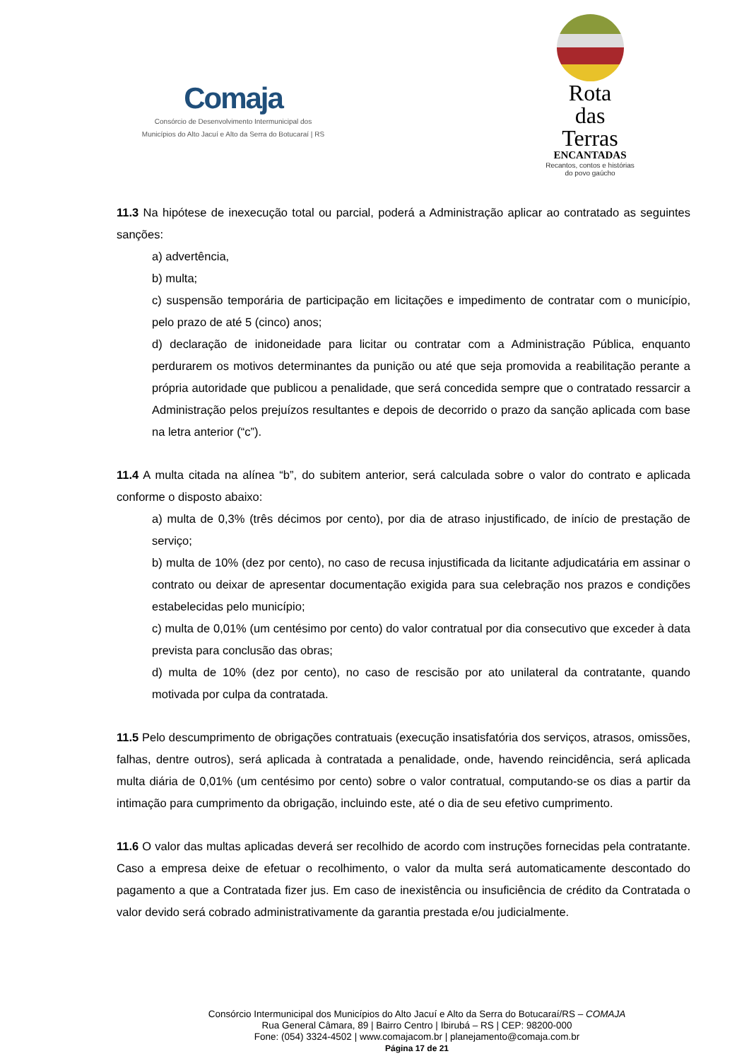Comaja
Consórcio de Desenvolvimento Intermunicipal dos
Municípios do Alto Jacuí e Alto da Serra do Botucaraí | RS
Rota
das
Terras
ENCANTADAS
Recantos, contos e histórias
do povo gaúcho
11.3 Na hipótese de inexecução total ou parcial, poderá a Administração aplicar ao contratado as seguintes sanções:
a) advertência,
b) multa;
c) suspensão temporária de participação em licitações e impedimento de contratar com o município, pelo prazo de até 5 (cinco) anos;
d) declaração de inidoneidade para licitar ou contratar com a Administração Pública, enquanto perdurarem os motivos determinantes da punição ou até que seja promovida a reabilitação perante a própria autoridade que publicou a penalidade, que será concedida sempre que o contratado ressarcir a Administração pelos prejuízos resultantes e depois de decorrido o prazo da sanção aplicada com base na letra anterior (“c”).
11.4 A multa citada na alínea “b”, do subitem anterior, será calculada sobre o valor do contrato e aplicada conforme o disposto abaixo:
a) multa de 0,3% (três décimos por cento), por dia de atraso injustificado, de início de prestação de serviço;
b) multa de 10% (dez por cento), no caso de recusa injustificada da licitante adjudicatária em assinar o contrato ou deixar de apresentar documentação exigida para sua celebração nos prazos e condições estabelecidas pelo município;
c) multa de 0,01% (um centésimo por cento) do valor contratual por dia consecutivo que exceder à data prevista para conclusão das obras;
d) multa de 10% (dez por cento), no caso de rescisão por ato unilateral da contratante, quando motivada por culpa da contratada.
11.5 Pelo descumprimento de obrigações contratuais (execução insatisfatória dos serviços, atrasos, omissões, falhas, dentre outros), será aplicada à contratada a penalidade, onde, havendo reincidência, será aplicada multa diária de 0,01% (um centésimo por cento) sobre o valor contratual, computando-se os dias a partir da intimação para cumprimento da obrigação, incluindo este, até o dia de seu efetivo cumprimento.
11.6 O valor das multas aplicadas deverá ser recolhido de acordo com instruções fornecidas pela contratante. Caso a empresa deixe de efetuar o recolhimento, o valor da multa será automaticamente descontado do pagamento a que a Contratada fizer jus. Em caso de inexistência ou insuficiência de crédito da Contratada o valor devido será cobrado administrativamente da garantia prestada e/ou judicialmente.
Consórcio Intermunicipal dos Municípios do Alto Jacuí e Alto da Serra do Botucaraí/RS – COMAJA
Rua General Câmara, 89 | Bairro Centro | Ibirubá – RS | CEP: 98200-000
Fone: (054) 3324-4502 | www.comajacom.br | planejamento@comaja.com.br
Página 17 de 21